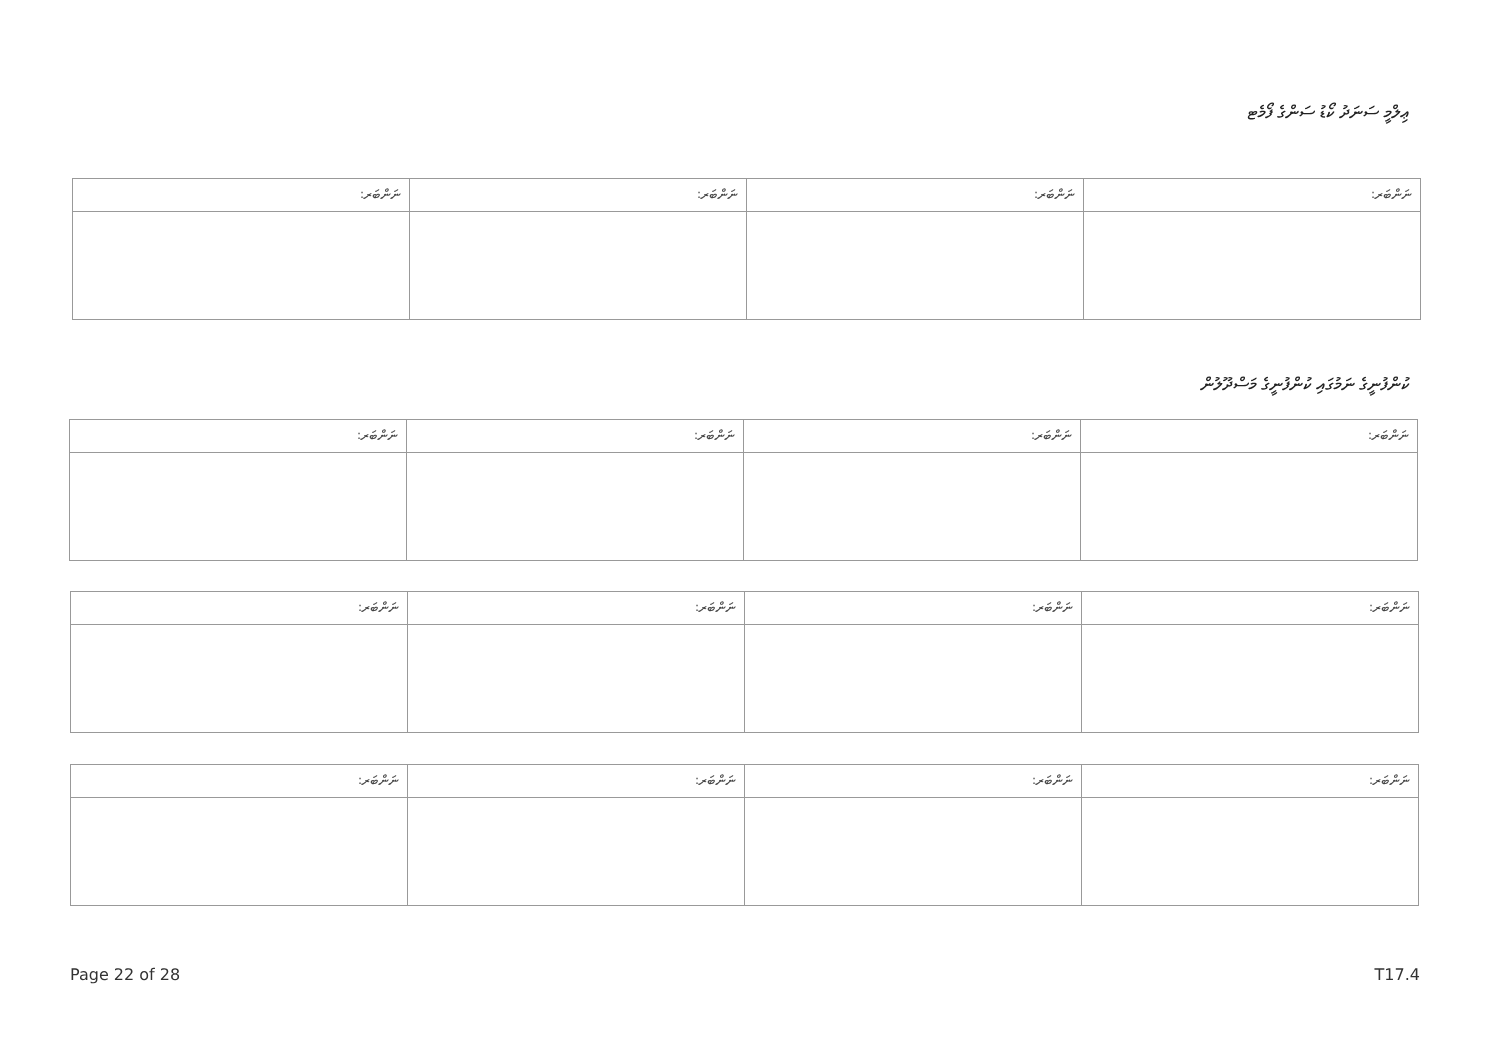ޢިލްމީ ސަނަދު ކޯޑު ސަންގެ ފޯމެޓ
| ނަންބަރ: | ނަންބަރ: | ނަންބަރ: | ނަންބަރ: |
ކުންފުނީގެ ނަމުގައި ކުންފުނީގެ މަސްދޫލުން
| ނަންބަރ: | ނަންބަރ: | ނަންބަރ: | ނަންބަރ: |
| ނަންބަރ: | ނަންބަރ: | ނަންބަރ: | ނަންބަރ: |
| ނަންބަރ: | ނަންބަރ: | ނަންބަރ: | ނަންބަރ: |
Page 22 of 28 T17.4